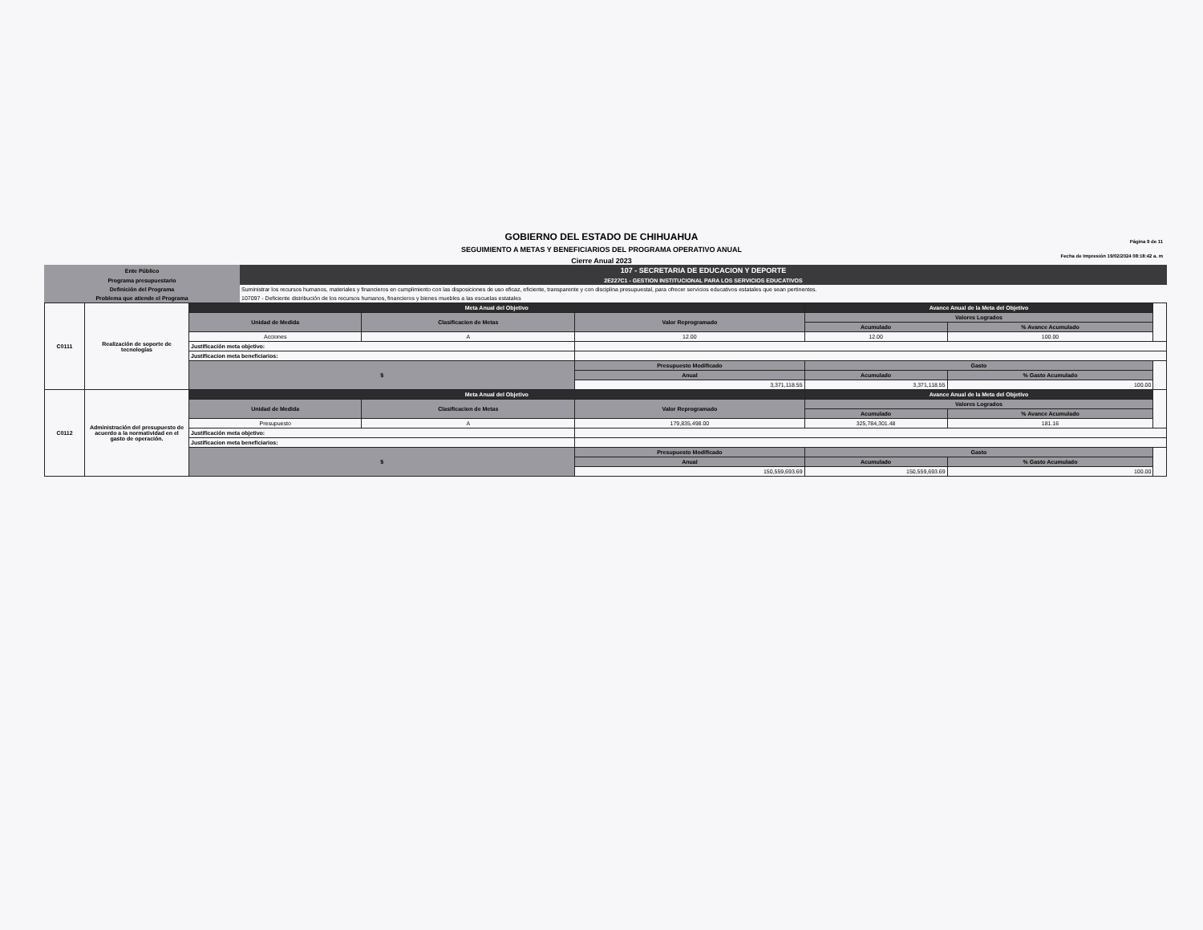GOBIERNO DEL ESTADO DE CHIHUAHUA
SEGUIMIENTO A METAS Y BENEFICIARIOS DEL PROGRAMA OPERATIVO ANUAL
Cierre Anual 2023
Página 9 de 11
Fecha de Impresión 19/02/2024 08:18:42 a. m
| Ente Público | 107 - SECRETARIA DE EDUCACION Y DEPORTE |
| Programa presupuestario | 2E227C1 - GESTION INSTITUCIONAL PARA LOS SERVICIOS EDUCATIVOS |
| Definición del Programa | Suministrar los recursos humanos, materiales y financieros en cumplimiento con las disposiciones de uso eficaz, eficiente, transparente y con disciplina presupuestal, para ofrecer servicios educativos estatales que sean pertinentes. |
| Problema que atiende el Programa | 107097 - Deficiente distribución de los recursos humanos, financieros y bienes muebles a las escuelas estatales |
| C0111 | Realización de soporte de tecnologías | Meta Anual del Objetivo | | | Avance Anual de la Meta del Objetivo | | |
| | | Unidad de Medida | Clasificacion de Metas | Valor Reprogramado | Valores Logrados | | |
| | | | | | Acumulado | % Avance Acumulado | |
| | | Acciones | A | 12.00 | 12.00 | 100.00 | |
| | | Justificación meta objetivo: | | | | | |
| | | Justificacion meta beneficiarios: | | | | | |
| | | $ | | Presupuesto Modificado | Gasto | | |
| | | | | Anual | Acumulado | % Gasto Acumulado | |
| | | | | 3,371,118.55 | 3,371,118.55 | 100.00 | |
| C0112 | Administración del presupuesto de acuerdo a la normatividad en el gasto de operación. | Meta Anual del Objetivo | | | Avance Anual de la Meta del Objetivo | | |
| | | Unidad de Medida | Clasificacion de Metas | Valor Reprogramado | Valores Logrados | | |
| | | | | | Acumulado | % Avance Acumulado | |
| | | Presupuesto | A | 179,835,498.00 | 325,784,301.48 | 181.16 | |
| | | Justificación meta objetivo: | | | | | |
| | | Justificacion meta beneficiarios: | | | | | |
| | | $ | | Presupuesto Modificado | Gasto | | |
| | | | | Anual | Acumulado | % Gasto Acumulado | |
| | | | | 150,559,693.69 | 150,559,693.69 | 100.00 | |